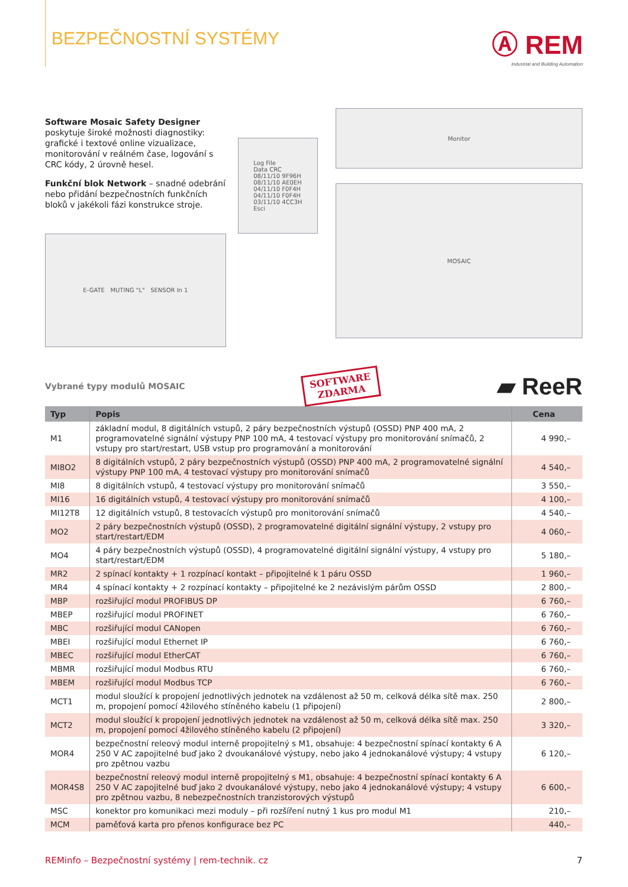BEZPEČNOSTNÍ SYSTÉMY
Ⓐ REM
Industrial and Building Automation
Software Mosaic Safety Designer poskytuje široké možnosti diagnostiky: grafické i textové online vizualizace, monitorování v reálném čase, logování s CRC kódy, 2 úrovně hesel.
Funkční blok Network – snadné odebrání nebo přidání bezpečnostních funkčních bloků v jakékoli fázi konstrukce stroje.
E-GATE MUTING "L" SENSOR In 1
Log File
Data CRC
08/11/10 9F96H
08/11/10 AE0EH
04/11/10 F0F4H
04/11/10 F0F4H
03/11/10 4CC3H
Esci
Monitor
MOSAIC
Vybrané typy modulů MOSAIC
SOFTWARE
ZDARMA
▰ ReeR
| Typ | Popis | Cena |
| --- | --- | --- |
| M1 | základní modul, 8 digitálních vstupů, 2 páry bezpečnostních výstupů (OSSD) PNP 400 mA, 2 programovatelné signální výstupy PNP 100 mA, 4 testovací výstupy pro monitorování snímačů, 2 vstupy pro start/restart, USB vstup pro programování a monitorování | 4 990,– |
| MI8O2 | 8 digitálních vstupů, 2 páry bezpečnostních výstupů (OSSD) PNP 400 mA, 2 programovatelné signální výstupy PNP 100 mA, 4 testovací výstupy pro monitorování snímačů | 4 540,– |
| MI8 | 8 digitálních vstupů, 4 testovací výstupy pro monitorování snímačů | 3 550,– |
| MI16 | 16 digitálních vstupů, 4 testovací výstupy pro monitorování snímačů | 4 100,– |
| MI12T8 | 12 digitálních vstupů, 8 testovacích výstupů pro monitorování snímačů | 4 540,– |
| MO2 | 2 páry bezpečnostních výstupů (OSSD), 2 programovatelné digitální signální výstupy, 2 vstupy pro start/restart/EDM | 4 060,– |
| MO4 | 4 páry bezpečnostních výstupů (OSSD), 4 programovatelné digitální signální výstupy, 4 vstupy pro start/restart/EDM | 5 180,– |
| MR2 | 2 spínací kontakty + 1 rozpínací kontakt – připojitelné k 1 páru OSSD | 1 960,– |
| MR4 | 4 spínací kontakty + 2 rozpínací kontakty – připojitelné ke 2 nezávislým párům OSSD | 2 800,– |
| MBP | rozšiřující modul PROFIBUS DP | 6 760,– |
| MBEP | rozšiřující modul PROFINET | 6 760,– |
| MBC | rozšiřující modul CANopen | 6 760,– |
| MBEI | rozšiřující modul Ethernet IP | 6 760,– |
| MBEC | rozšiřující modul EtherCAT | 6 760,– |
| MBMR | rozšiřující modul Modbus RTU | 6 760,– |
| MBEM | rozšiřující modul Modbus TCP | 6 760,– |
| MCT1 | modul sloužící k propojení jednotlivých jednotek na vzdálenost až 50 m, celková délka sítě max. 250 m, propojení pomocí 4žilového stíněného kabelu (1 připojení) | 2 800,– |
| MCT2 | modul sloužící k propojení jednotlivých jednotek na vzdálenost až 50 m, celková délka sítě max. 250 m, propojení pomocí 4žilového stíněného kabelu (2 připojení) | 3 320,– |
| MOR4 | bezpečnostní releový modul interně propojitelný s M1, obsahuje: 4 bezpečnostní spínací kontakty 6 A 250 V AC zapojitelné buď jako 2 dvoukanálové výstupy, nebo jako 4 jednokanálové výstupy; 4 vstupy pro zpětnou vazbu | 6 120,– |
| MOR4S8 | bezpečnostní releový modul interně propojitelný s M1, obsahuje: 4 bezpečnostní spínací kontakty 6 A 250 V AC zapojitelné buď jako 2 dvoukanálové výstupy, nebo jako 4 jednokanálové výstupy; 4 vstupy pro zpětnou vazbu, 8 nebezpečnostních tranzistorových výstupů | 6 600,– |
| MSC | konektor pro komunikaci mezi moduly – při rozšíření nutný 1 kus pro modul M1 | 210,– |
| MCM | paměťová karta pro přenos konfigurace bez PC | 440,– |
REMinfo – Bezpečnostní systémy | rem-technik. cz 7